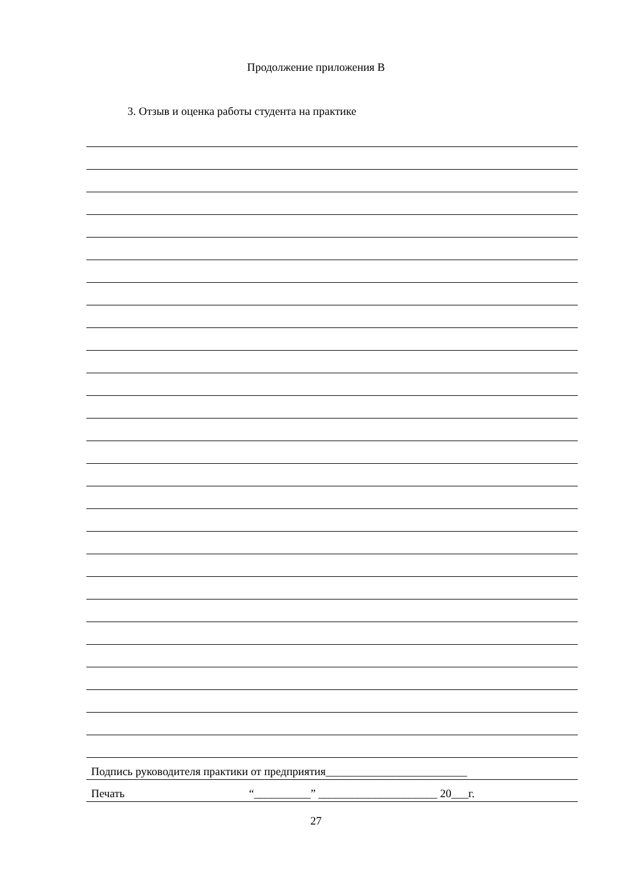Продолжение приложения В
3. Отзыв и оценка работы студента на практике
Подпись руководителя практики от предприятия_________________________
Печать “__________” _____________________ 20___г.
27